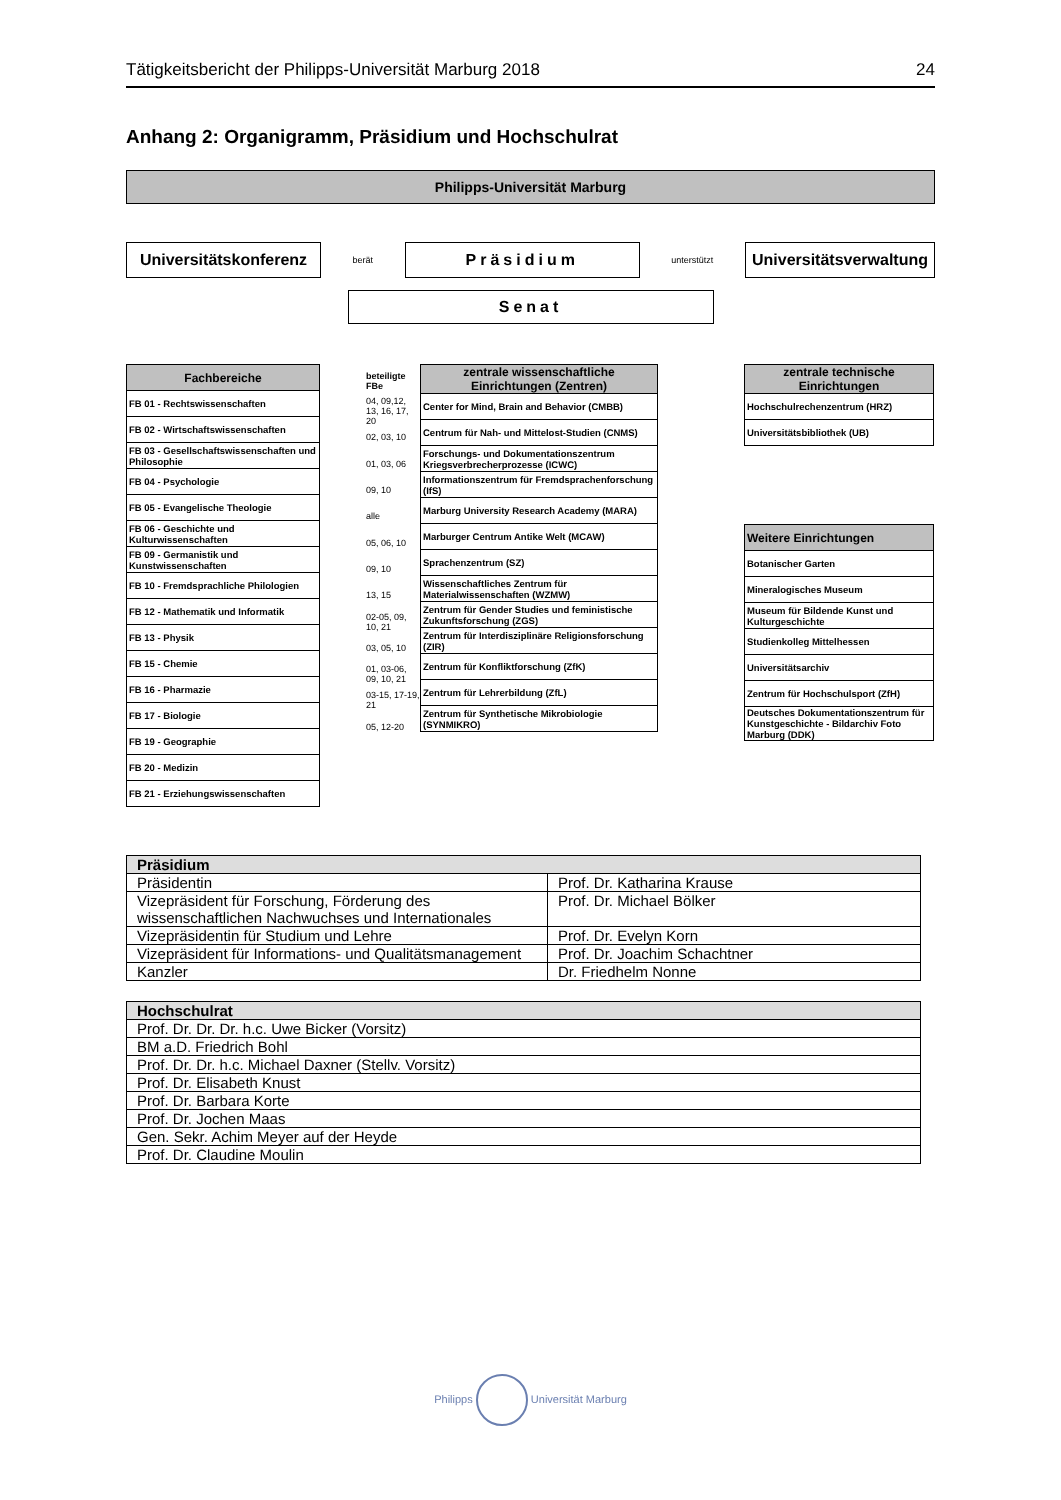Tätigkeitsbericht der Philipps-Universität Marburg 2018 24
Anhang 2: Organigramm, Präsidium und Hochschulrat
Philipps-Universität Marburg
Universitätskonferenz
berät
Präsidium
unterstützt
Universitätsverwaltung
Senat
| Fachbereiche |
| --- |
| FB 01 - Rechtswissenschaften |
| FB 02 - Wirtschaftswissenschaften |
| FB 03 - Gesellschaftswissenschaften und Philosophie |
| FB 04 - Psychologie |
| FB 05 - Evangelische Theologie |
| FB 06 - Geschichte und Kulturwissenschaften |
| FB 09 - Germanistik und Kunstwissenschaften |
| FB 10 - Fremdsprachliche Philologien |
| FB 12 - Mathematik und Informatik |
| FB 13 - Physik |
| FB 15 - Chemie |
| FB 16 - Pharmazie |
| FB 17 - Biologie |
| FB 19 - Geographie |
| FB 20 - Medizin |
| FB 21 - Erziehungswissenschaften |
beteiligte FBe
04, 09,12, 13, 16, 17, 20
02, 03, 10
01, 03, 06
09, 10
alle
05, 06, 10
09, 10
13, 15
02-05, 09, 10, 21
03, 05, 10
01, 03-06, 09, 10, 21
03-15, 17-19, 21
05, 12-20
| zentrale wissenschaftliche Einrichtungen (Zentren) |
| --- |
| Center for Mind, Brain and Behavior (CMBB) |
| Centrum für Nah- und Mittelost-Studien (CNMS) |
| Forschungs- und Dokumentationszentrum Kriegsverbrecherprozesse (ICWC) |
| Informationszentrum für Fremdsprachenforschung (IfS) |
| Marburg University Research Academy (MARA) |
| Marburger Centrum Antike Welt (MCAW) |
| Sprachenzentrum (SZ) |
| Wissenschaftliches Zentrum für Materialwissenschaften (WZMW) |
| Zentrum für Gender Studies und feministische Zukunftsforschung (ZGS) |
| Zentrum für Interdisziplinäre Religionsforschung (ZIR) |
| Zentrum für Konfliktforschung (ZfK) |
| Zentrum für Lehrerbildung (ZfL) |
| Zentrum für Synthetische Mikrobiologie (SYNMIKRO) |
| zentrale technische Einrichtungen |
| --- |
| Hochschulrechenzentrum (HRZ) |
| Universitätsbibliothek (UB) |
| Weitere Einrichtungen |
| --- |
| Botanischer Garten |
| Mineralogisches Museum |
| Museum für Bildende Kunst und Kulturgeschichte |
| Studienkolleg Mittelhessen |
| Universitätsarchiv |
| Zentrum für Hochschulsport (ZfH) |
| Deutsches Dokumentationszentrum für Kunstgeschichte - Bildarchiv Foto Marburg (DDK) |
| Präsidium | |
| --- | --- |
| Präsidentin | Prof. Dr. Katharina Krause |
| Vizepräsident für Forschung, Förderung des wissenschaftlichen Nachwuchses und Internationales | Prof. Dr. Michael Bölker |
| Vizepräsidentin für Studium und Lehre | Prof. Dr. Evelyn Korn |
| Vizepräsident für Informations- und Qualitätsmanagement | Prof. Dr. Joachim Schachtner |
| Kanzler | Dr. Friedhelm Nonne |
| Hochschulrat |
| --- |
| Prof. Dr. Dr. Dr. h.c. Uwe Bicker (Vorsitz) |
| BM a.D. Friedrich Bohl |
| Prof. Dr. Dr. h.c. Michael Daxner (Stellv. Vorsitz) |
| Prof. Dr. Elisabeth Knust |
| Prof. Dr. Barbara Korte |
| Prof. Dr. Jochen Maas |
| Gen. Sekr. Achim Meyer auf der Heyde |
| Prof. Dr. Claudine Moulin |
Philipps Universität Marburg